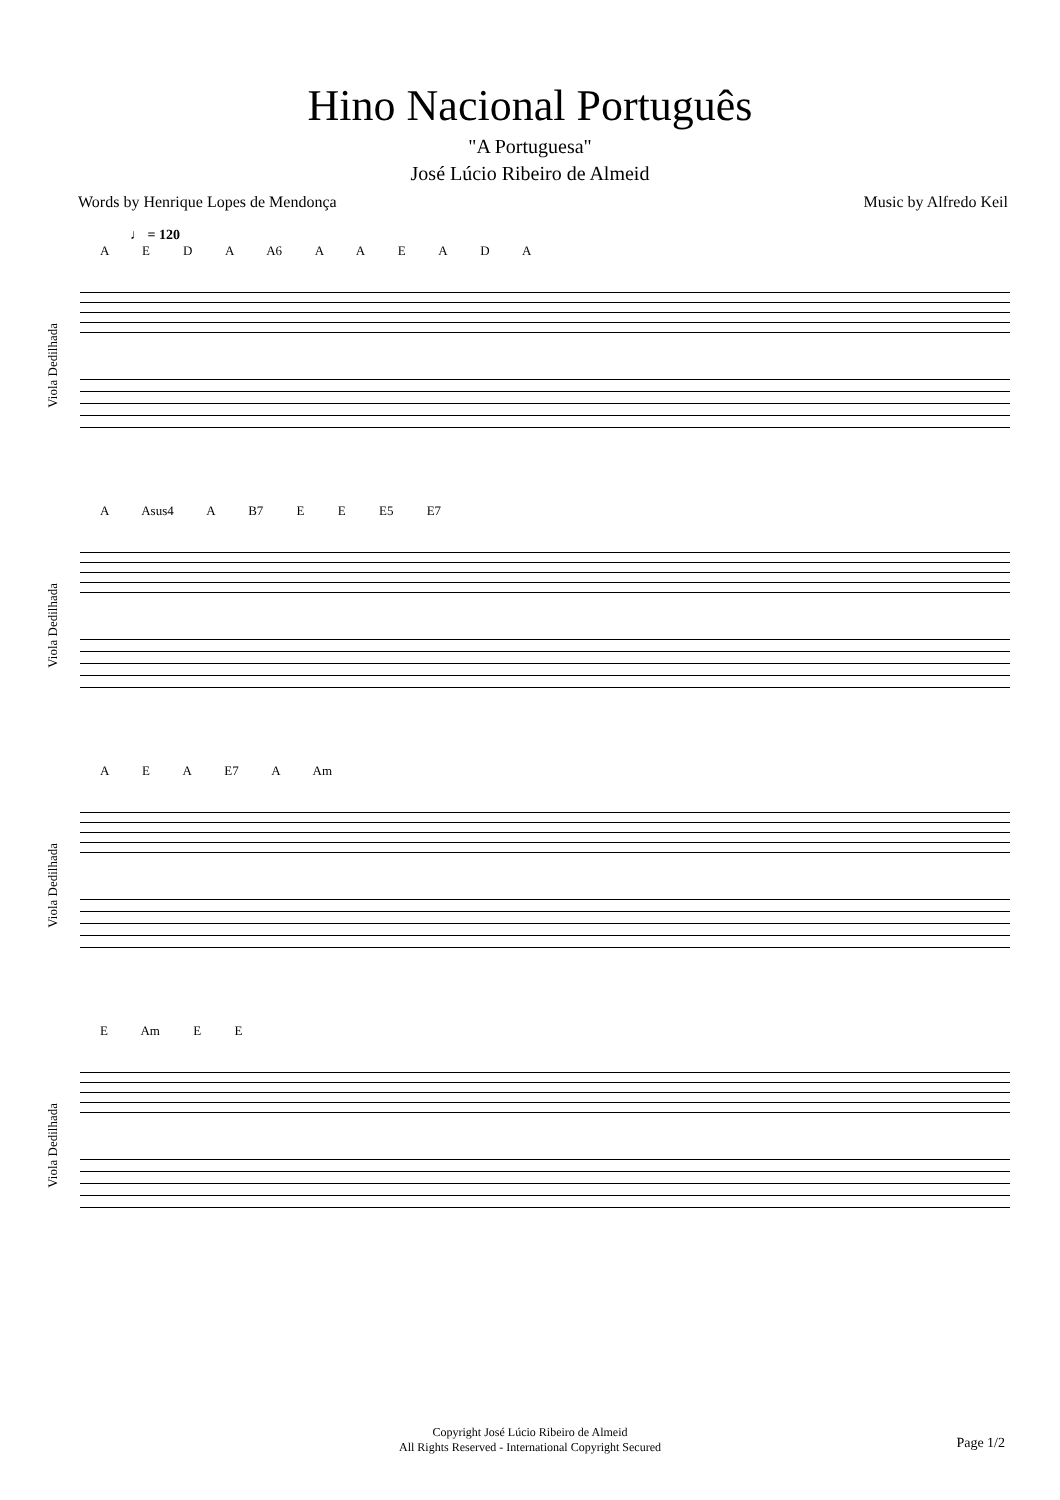Hino Nacional Português
"A Portuguesa"
José Lúcio Ribeiro de Almeid
Words by Henrique Lopes de Mendonça Music by Alfredo Keil
♩ = 120
Viola Dedilhada
A E D A A6 A A E A D A
Viola Dedilhada
A Asus4 A B7 E E E5 E7
Viola Dedilhada
A E A E7 A Am
Viola Dedilhada
E Am E E
Copyright José Lúcio Ribeiro de Almeid
All Rights Reserved - International Copyright Secured
Page 1/2